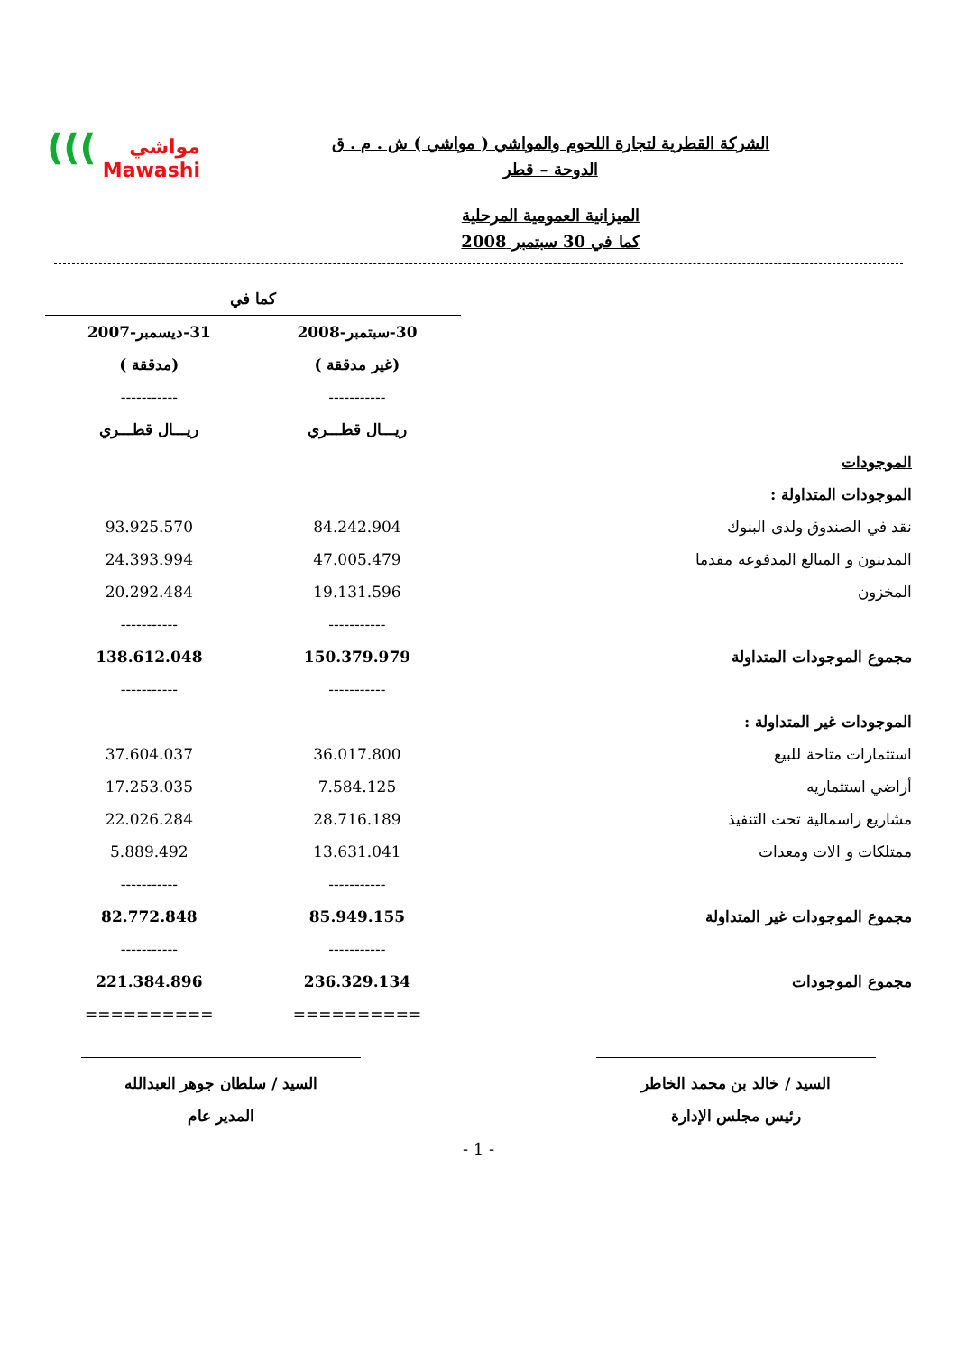(((مواشي
Mawashi
الشركة القطرية لتجارة اللحوم والمواشي ( مواشي ) ش . م . ق
الدوحة – قطر
الميزانية العمومية المرحلية
كما في 30 سبتمبر 2008
| | كما في | |
| | 30-سبتمبر-2008 | 31-ديسمبر-2007 |
| | (غير مدققة ) | (مدققة ) |
| | ----------- | ----------- |
| | ريـــال قطـــري | ريـــال قطـــري |
| الموجودات | | |
| الموجودات المتداولة : | | |
| نقد في الصندوق ولدى البنوك | 84.242.904 | 93.925.570 |
| المدينون و المبالغ المدفوعه مقدما | 47.005.479 | 24.393.994 |
| المخزون | 19.131.596 | 20.292.484 |
| | ----------- | ----------- |
| مجموع الموجودات المتداولة | 150.379.979 | 138.612.048 |
| | ----------- | ----------- |
| الموجودات غير المتداولة : | | |
| استثمارات متاحة للبيع | 36.017.800 | 37.604.037 |
| أراضي استثماريه | 7.584.125 | 17.253.035 |
| مشاريع راسمالية تحت التنفيذ | 28.716.189 | 22.026.284 |
| ممتلكات و الات ومعدات | 13.631.041 | 5.889.492 |
| | ----------- | ----------- |
| مجموع الموجودات غير المتداولة | 85.949.155 | 82.772.848 |
| | ----------- | ----------- |
| مجموع الموجودات | 236.329.134 | 221.384.896 |
| | ========== | ========== |
السيد / خالد بن محمد الخاطر
رئيس مجلس الإدارة
السيد / سلطان جوهر العبدالله
المدير عام
- 1 -